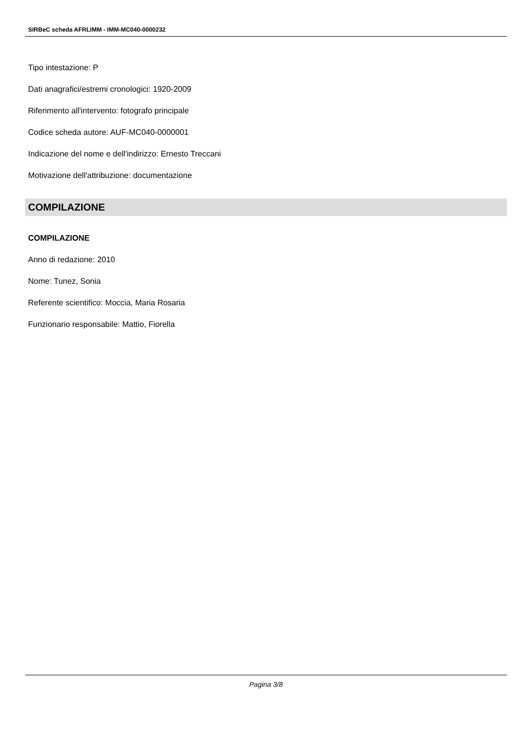SIRBeC scheda AFRLIMM - IMM-MC040-0000232
Tipo intestazione: P
Dati anagrafici/estremi cronologici: 1920-2009
Riferimento all'intervento: fotografo principale
Codice scheda autore: AUF-MC040-0000001
Indicazione del nome e dell'indirizzo: Ernesto Treccani
Motivazione dell'attribuzione: documentazione
COMPILAZIONE
COMPILAZIONE
Anno di redazione: 2010
Nome: Tunez, Sonia
Referente scientifico: Moccia, Maria Rosaria
Funzionario responsabile: Mattio, Fiorella
Pagina 3/8